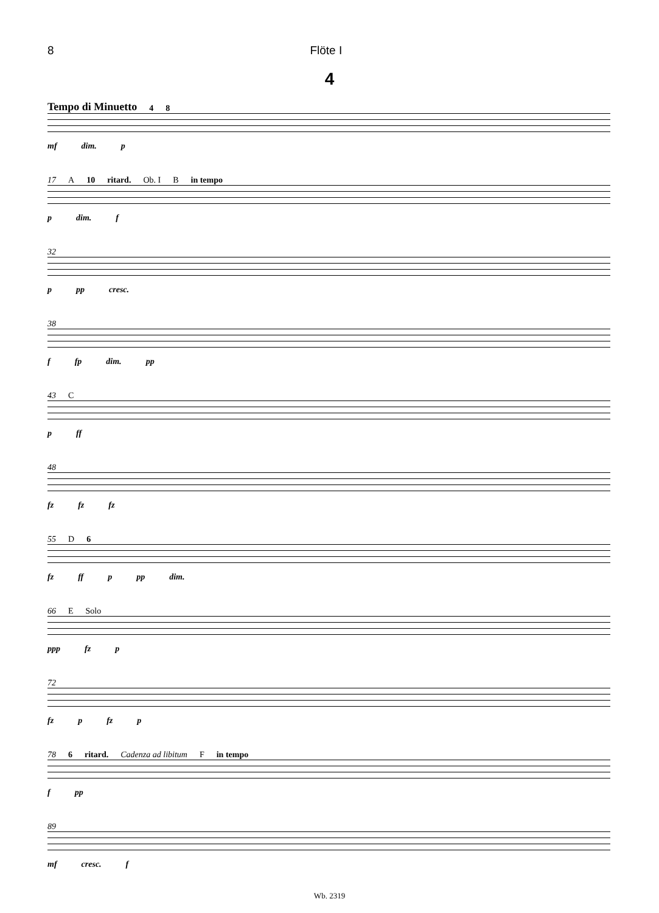8 Flöte I
4
Tempo di Minuetto 4 8
mf dim. p
17 A 10 ritard. Ob. I B in tempo
p dim. f
32
p pp cresc.
38
f fp dim. pp
43 C
p ff
48
fz fz fz
55 D 6
fz ff p pp dim.
66 E Solo
ppp fz p
72
fz p fz p
78 6 ritard. Cadenza ad libitum F in tempo
f pp
89
mf cresc. f
Wb. 2319